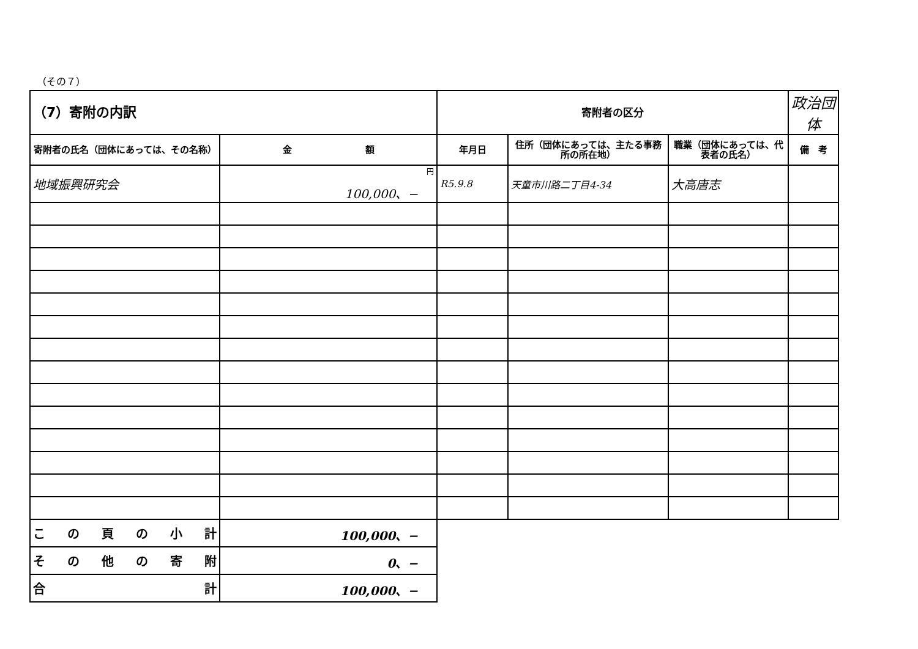（その７）
| （7）寄附の内訳 | | 寄附者の区分 | | | 政治団体 |
| 寄附者の氏名（団体にあっては、その名称） | 金 額 | 年月日 | 住所（団体にあっては、主たる事務所の所在地） | 職業（団体にあっては、代表者の氏名） | 備 考 |
| 地域振興研究会 | 円 100,000、− | R5.9.8 | 天童市川路二丁目4-34 | 大高唐志 | |
| こ の 頁 の 小 計 | 100,000、− | | | | |
| そ の 他 の 寄 附 | 0、− | | | | |
| 合 計 | 100,000、− | | | | |